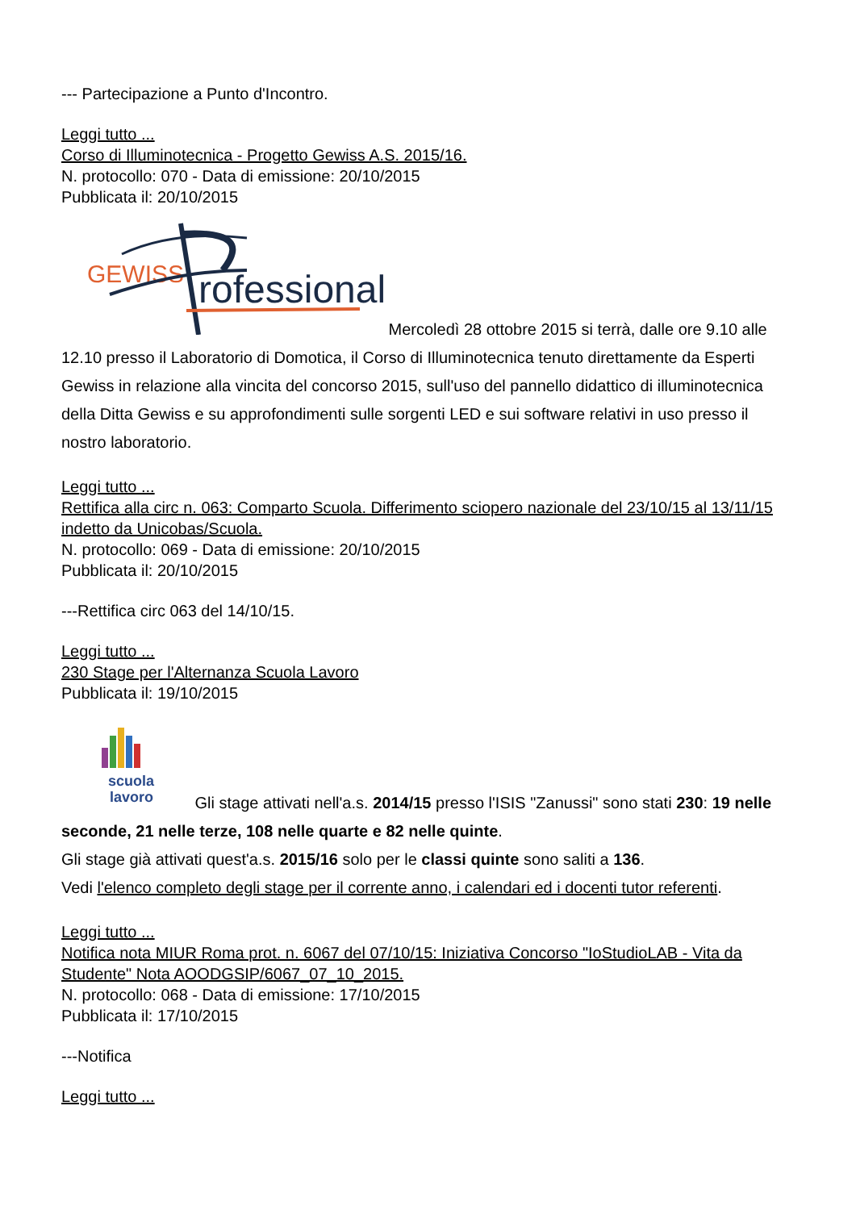--- Partecipazione a Punto d'Incontro.
Leggi tutto ...
Corso di Illuminotecnica - Progetto Gewiss A.S. 2015/16.
N. protocollo: 070 - Data di emissione: 20/10/2015
Pubblicata il: 20/10/2015
GEWISS
rofessional
Mercoledì 28 ottobre 2015 si terrà, dalle ore 9.10 alle 12.10 presso il Laboratorio di Domotica, il Corso di Illuminotecnica tenuto direttamente da Esperti Gewiss in relazione alla vincita del concorso 2015, sull'uso del pannello didattico di illuminotecnica della Ditta Gewiss e su approfondimenti sulle sorgenti LED e sui software relativi in uso presso il nostro laboratorio.
Leggi tutto ...
Rettifica alla circ n. 063: Comparto Scuola. Differimento sciopero nazionale del 23/10/15 al 13/11/15 indetto da Unicobas/Scuola.
N. protocollo: 069 - Data di emissione: 20/10/2015
Pubblicata il: 20/10/2015
---Rettifica circ 063 del 14/10/15.
Leggi tutto ...
230 Stage per l'Alternanza Scuola Lavoro
Pubblicata il: 19/10/2015
scuola
lavoro
Gli stage attivati nell'a.s. 2014/15 presso l'ISIS "Zanussi" sono stati 230: 19 nelle seconde, 21 nelle terze, 108 nelle quarte e 82 nelle quinte.
Gli stage già attivati quest'a.s. 2015/16 solo per le classi quinte sono saliti a 136.
Vedi l'elenco completo degli stage per il corrente anno, i calendari ed i docenti tutor referenti.
Leggi tutto ...
Notifica nota MIUR Roma prot. n. 6067 del 07/10/15: Iniziativa Concorso "IoStudioLAB - Vita da Studente" Nota AOODGSIP/6067_07_10_2015.
N. protocollo: 068 - Data di emissione: 17/10/2015
Pubblicata il: 17/10/2015
---Notifica
Leggi tutto ...